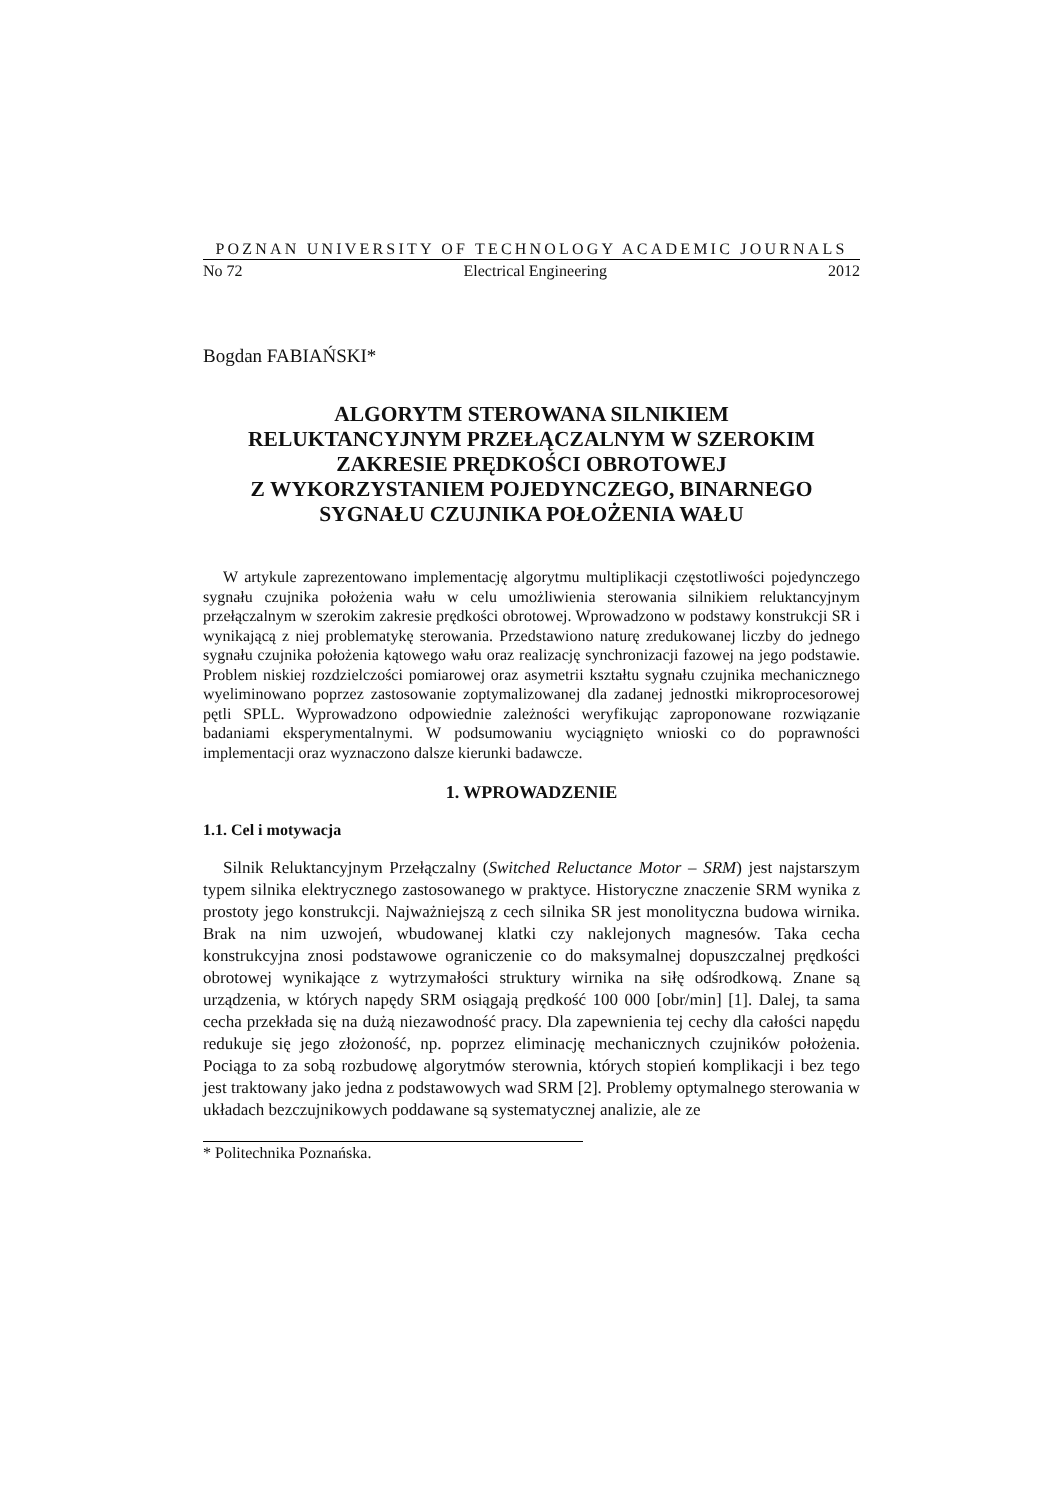POZNAN UNIVERSITY OF TECHNOLOGY ACADEMIC JOURNALS
No 72 Electrical Engineering 2012
Bogdan FABIAŃSKI*
ALGORYTM STEROWANA SILNIKIEM
RELUKTANCYJNYM PRZEŁĄCZALNYM W SZEROKIM
ZAKRESIE PRĘDKOŚCI OBROTOWEJ
Z WYKORZYSTANIEM POJEDYNCZEGO, BINARNEGO
SYGNAŁU CZUJNIKA POŁOŻENIA WAŁU
W artykule zaprezentowano implementację algorytmu multiplikacji częstotliwości pojedynczego sygnału czujnika położenia wału w celu umożliwienia sterowania silnikiem reluktancyjnym przełączalnym w szerokim zakresie prędkości obrotowej. Wprowadzono w podstawy konstrukcji SR i wynikającą z niej problematykę sterowania. Przedstawiono naturę zredukowanej liczby do jednego sygnału czujnika położenia kątowego wału oraz realizację synchronizacji fazowej na jego podstawie. Problem niskiej rozdzielczości pomiarowej oraz asymetrii kształtu sygnału czujnika mechanicznego wyeliminowano poprzez zastosowanie zoptymalizowanej dla zadanej jednostki mikroprocesorowej pętli SPLL. Wyprowadzono odpowiednie zależności weryfikując zaproponowane rozwiązanie badaniami eksperymentalnymi. W podsumowaniu wyciągnięto wnioski co do poprawności implementacji oraz wyznaczono dalsze kierunki badawcze.
1. WPROWADZENIE
1.1. Cel i motywacja
Silnik Reluktancyjnym Przełączalny (Switched Reluctance Motor – SRM) jest najstarszym typem silnika elektrycznego zastosowanego w praktyce. Historyczne znaczenie SRM wynika z prostoty jego konstrukcji. Najważniejszą z cech silnika SR jest monolityczna budowa wirnika. Brak na nim uzwojeń, wbudowanej klatki czy naklejonych magnesów. Taka cecha konstrukcyjna znosi podstawowe ograniczenie co do maksymalnej dopuszczalnej prędkości obrotowej wynikające z wytrzymałości struktury wirnika na siłę odśrodkową. Znane są urządzenia, w których napędy SRM osiągają prędkość 100 000 [obr/min] [1]. Dalej, ta sama cecha przekłada się na dużą niezawodność pracy. Dla zapewnienia tej cechy dla całości napędu redukuje się jego złożoność, np. poprzez eliminację mechanicznych czujników położenia. Pociąga to za sobą rozbudowę algorytmów sterownia, których stopień komplikacji i bez tego jest traktowany jako jedna z podstawowych wad SRM [2]. Problemy optymalnego sterowania w układach bezczujnikowych poddawane są systematycznej analizie, ale ze
* Politechnika Poznańska.